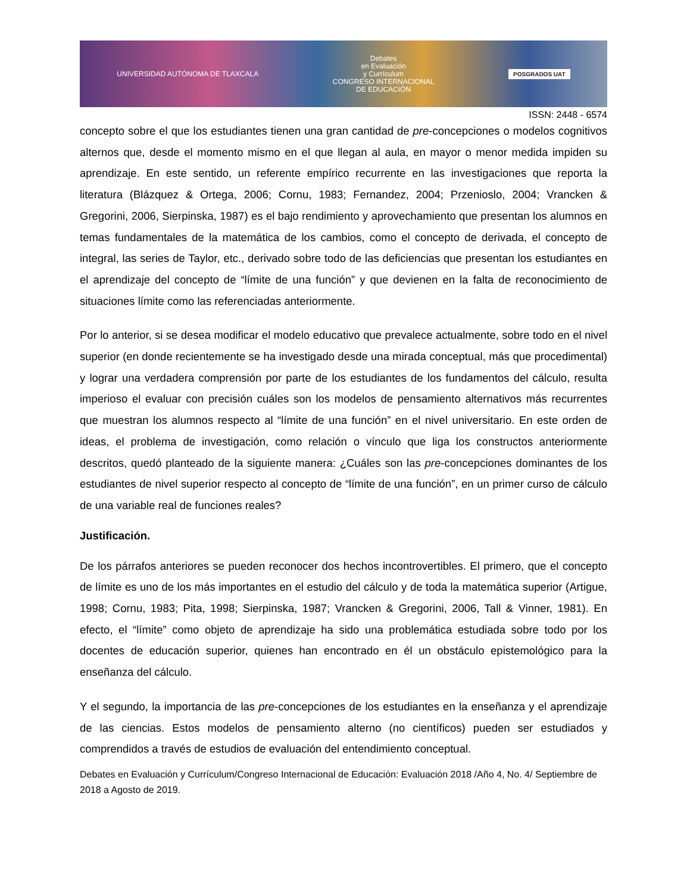UNIVERSIDAD AUTÓNOMA DE TLAXCALA
Debates
en Evaluación
y Currículum
CONGRESO INTERNACIONAL
DE EDUCACIÓN
POSGRADOS UAT
ISSN: 2448 - 6574
concepto sobre el que los estudiantes tienen una gran cantidad de pre-concepciones o modelos cognitivos alternos que, desde el momento mismo en el que llegan al aula, en mayor o menor medida impiden su aprendizaje. En este sentido, un referente empírico recurrente en las investigaciones que reporta la literatura (Blázquez & Ortega, 2006; Cornu, 1983; Fernandez, 2004; Przenioslo, 2004; Vrancken & Gregorini, 2006, Sierpinska, 1987) es el bajo rendimiento y aprovechamiento que presentan los alumnos en temas fundamentales de la matemática de los cambios, como el concepto de derivada, el concepto de integral, las series de Taylor, etc., derivado sobre todo de las deficiencias que presentan los estudiantes en el aprendizaje del concepto de “límite de una función” y que devienen en la falta de reconocimiento de situaciones límite como las referenciadas anteriormente.
Por lo anterior, si se desea modificar el modelo educativo que prevalece actualmente, sobre todo en el nivel superior (en donde recientemente se ha investigado desde una mirada conceptual, más que procedimental) y lograr una verdadera comprensión por parte de los estudiantes de los fundamentos del cálculo, resulta imperioso el evaluar con precisión cuáles son los modelos de pensamiento alternativos más recurrentes que muestran los alumnos respecto al “límite de una función” en el nivel universitario. En este orden de ideas, el problema de investigación, como relación o vínculo que liga los constructos anteriormente descritos, quedó planteado de la siguiente manera: ¿Cuáles son las pre-concepciones dominantes de los estudiantes de nivel superior respecto al concepto de “límite de una función”, en un primer curso de cálculo de una variable real de funciones reales?
Justificación.
De los párrafos anteriores se pueden reconocer dos hechos incontrovertibles. El primero, que el concepto de límite es uno de los más importantes en el estudio del cálculo y de toda la matemática superior (Artigue, 1998; Cornu, 1983; Pita, 1998; Sierpinska, 1987; Vrancken & Gregorini, 2006, Tall & Vinner, 1981). En efecto, el “límite” como objeto de aprendizaje ha sido una problemática estudiada sobre todo por los docentes de educación superior, quienes han encontrado en él un obstáculo epistemológico para la enseñanza del cálculo.
Y el segundo, la importancia de las pre-concepciones de los estudiantes en la enseñanza y el aprendizaje de las ciencias. Estos modelos de pensamiento alterno (no científicos) pueden ser estudiados y comprendidos a través de estudios de evaluación del entendimiento conceptual.
Debates en Evaluación y Currículum/Congreso Internacional de Educación: Evaluación 2018 /Año 4, No. 4/ Septiembre de 2018 a Agosto de 2019.